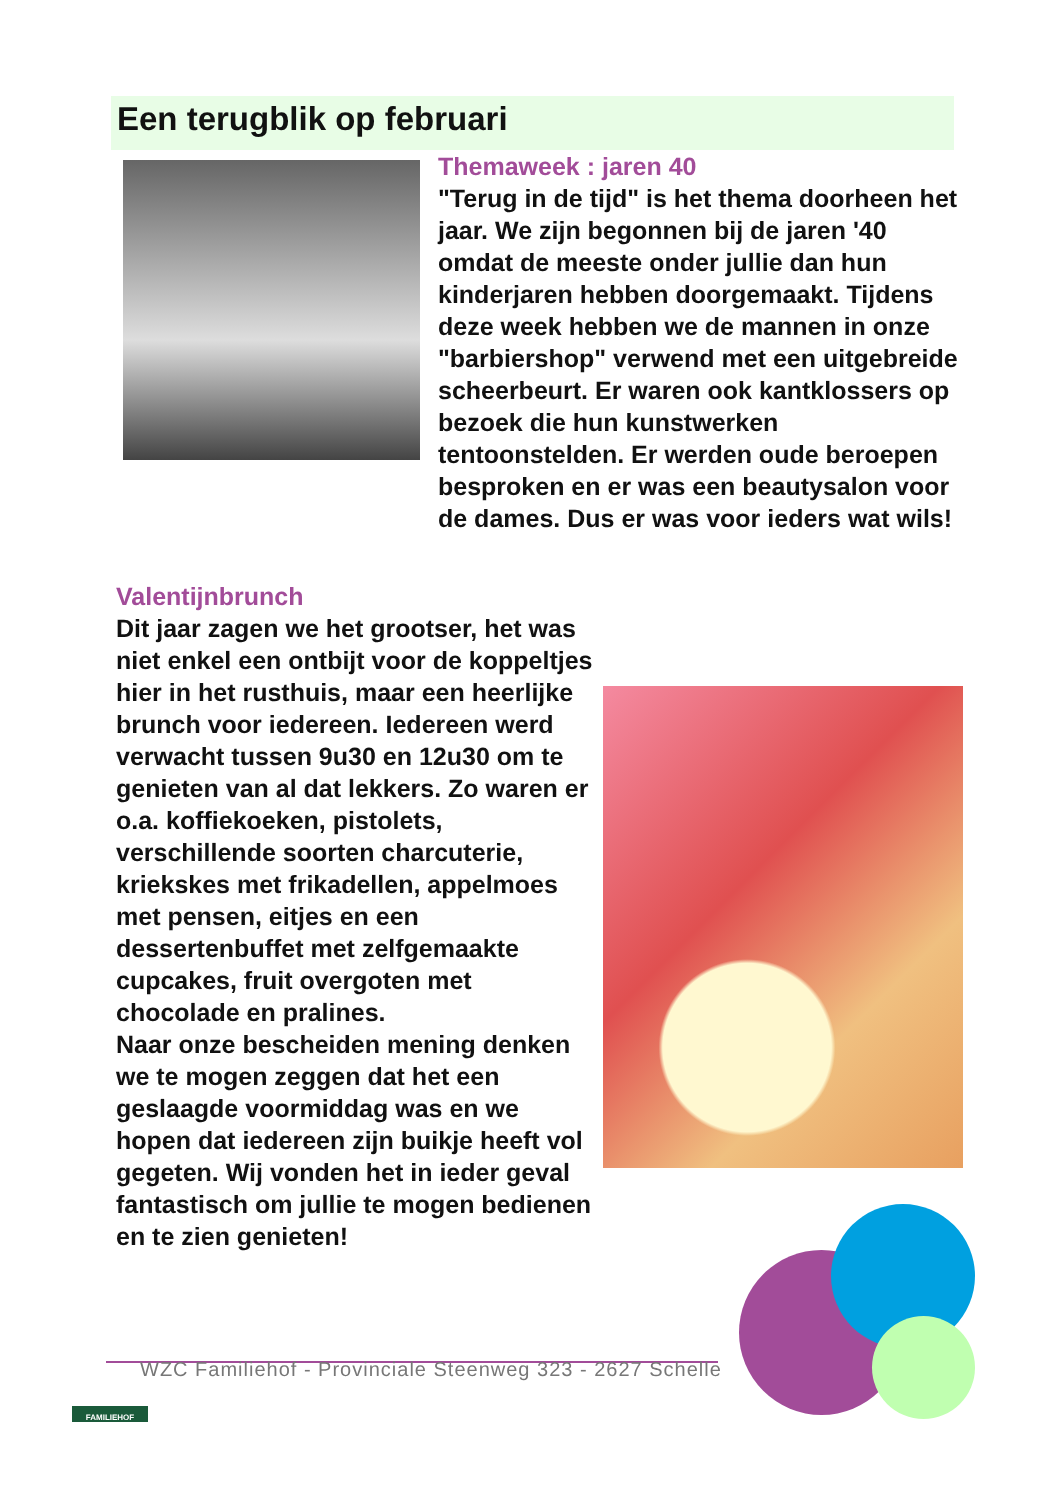Een terugblik op februari
Themaweek : jaren 40
"Terug in de tijd" is het thema doorheen het jaar. We zijn begonnen bij de jaren '40 omdat de meeste onder jullie dan hun kinderjaren hebben doorgemaakt. Tijdens deze week hebben we de mannen in onze "barbiershop" verwend met een uitgebreide scheerbeurt. Er waren ook kantklossers op bezoek die hun kunstwerken tentoonstelden. Er werden oude beroepen besproken en er was een beautysalon voor de dames. Dus er was voor ieders wat wils!
Valentijnbrunch
Dit jaar zagen we het grootser, het was niet enkel een ontbijt voor de koppeltjes hier in het rusthuis, maar een heerlijke brunch voor iedereen. Iedereen werd verwacht tussen 9u30 en 12u30 om te genieten van al dat lekkers. Zo waren er o.a. koffiekoeken, pistolets, verschillende soorten charcuterie, kriekskes met frikadellen, appelmoes met pensen, eitjes en een dessertenbuffet met zelfgemaakte cupcakes, fruit overgoten met chocolade en pralines.
Naar onze bescheiden mening denken we te mogen zeggen dat het een geslaagde voormiddag was en we hopen dat iedereen zijn buikje heeft vol gegeten. Wij vonden het in ieder geval fantastisch om jullie te mogen bedienen en te zien genieten!
FAMILIEHOF
WZC Familiehof - Provinciale Steenweg 323 - 2627 Schelle